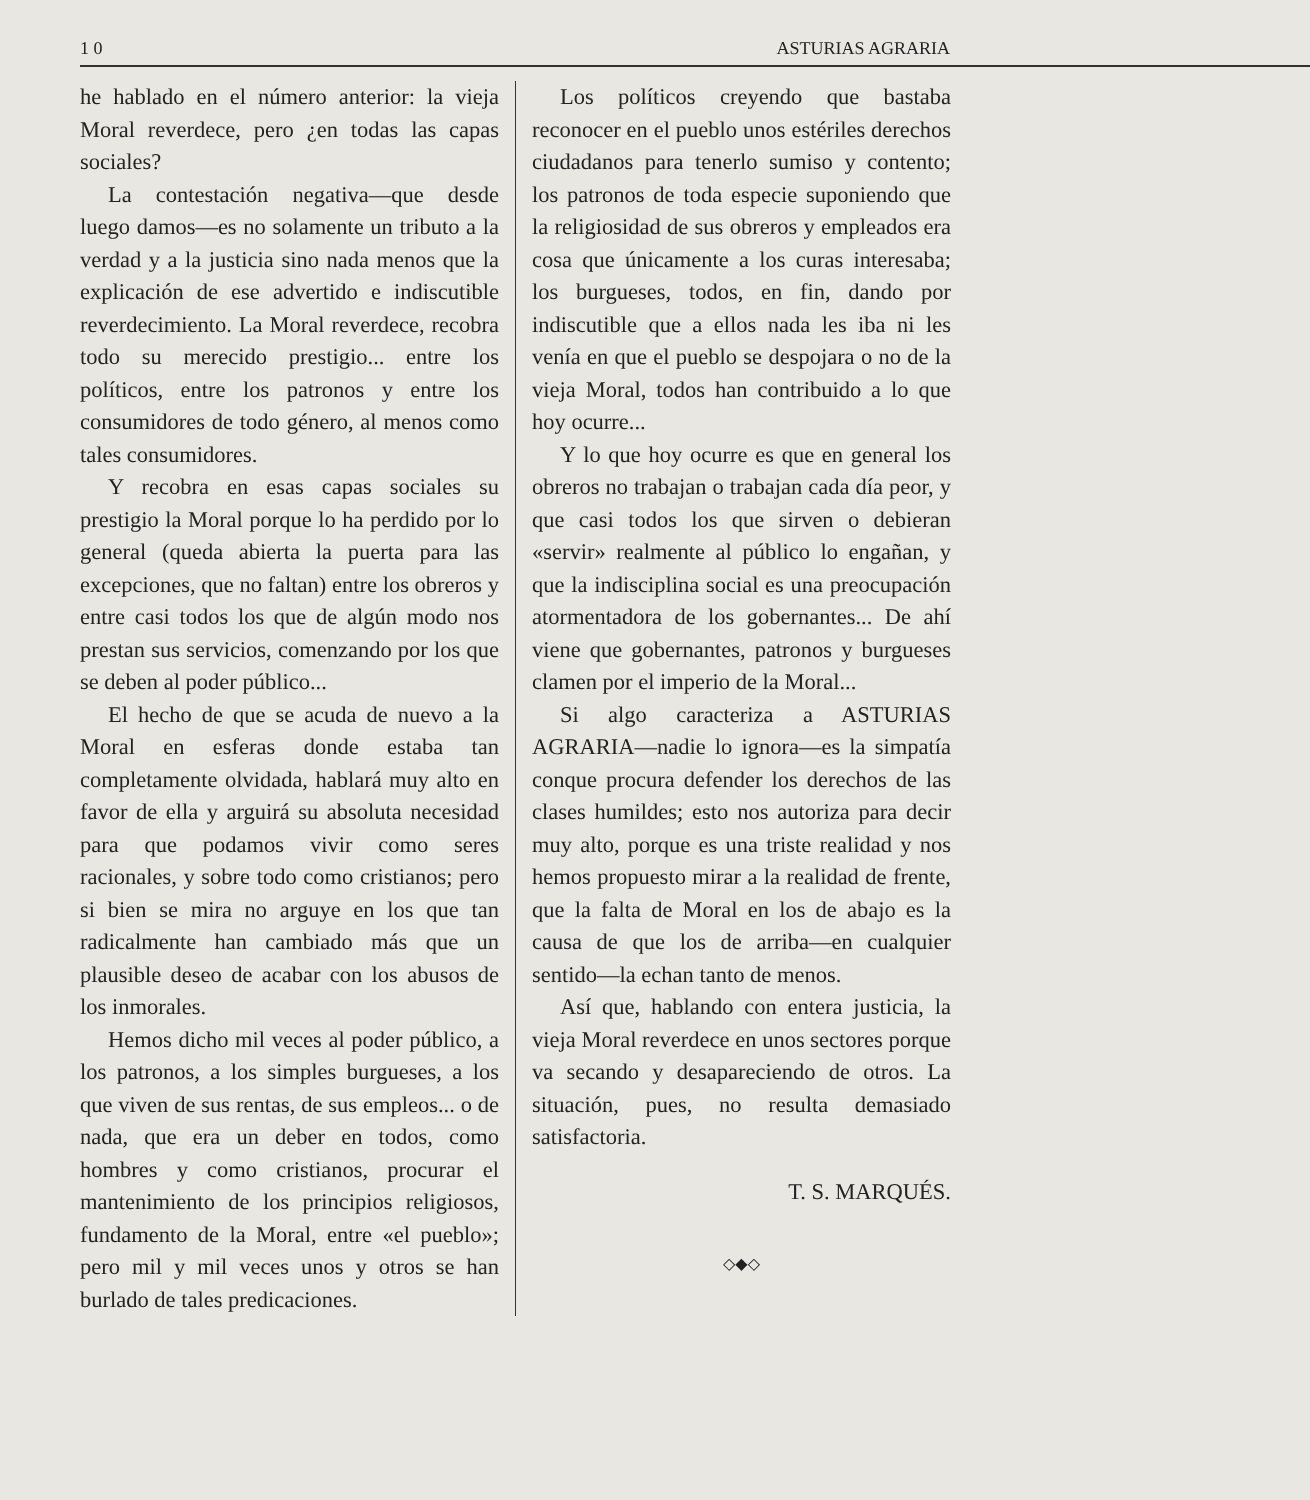1 0 ASTURIAS AGRARIA
he hablado en el número anterior: la vieja Moral reverdece, pero ¿en todas las capas sociales?
La contestación negativa—que desde luego damos—es no solamente un tributo a la verdad y a la justicia sino nada menos que la explicación de ese advertido e indiscutible reverdecimiento. La Moral reverdece, recobra todo su merecido prestigio... entre los políticos, entre los patronos y entre los consumidores de todo género, al menos como tales consumidores.
Y recobra en esas capas sociales su prestigio la Moral porque lo ha perdido por lo general (queda abierta la puerta para las excepciones, que no faltan) entre los obreros y entre casi todos los que de algún modo nos prestan sus servicios, comenzando por los que se deben al poder público...
El hecho de que se acuda de nuevo a la Moral en esferas donde estaba tan completamente olvidada, hablará muy alto en favor de ella y arguirá su absoluta necesidad para que podamos vivir como seres racionales, y sobre todo como cristianos; pero si bien se mira no arguye en los que tan radicalmente han cambiado más que un plausible deseo de acabar con los abusos de los inmorales.
Hemos dicho mil veces al poder público, a los patronos, a los simples burgueses, a los que viven de sus rentas, de sus empleos... o de nada, que era un deber en todos, como hombres y como cristianos, procurar el mantenimiento de los principios religiosos, fundamento de la Moral, entre «el pueblo»; pero mil y mil veces unos y otros se han burlado de tales predicaciones.
Los políticos creyendo que bastaba reconocer en el pueblo unos estériles derechos ciudadanos para tenerlo sumiso y contento; los patronos de toda especie suponiendo que la religiosidad de sus obreros y empleados era cosa que únicamente a los curas interesaba; los burgueses, todos, en fin, dando por indiscutible que a ellos nada les iba ni les venía en que el pueblo se despojara o no de la vieja Moral, todos han contribuido a lo que hoy ocurre...
Y lo que hoy ocurre es que en general los obreros no trabajan o trabajan cada día peor, y que casi todos los que sirven o debieran «servir» realmente al público lo engañan, y que la indisciplina social es una preocupación atormentadora de los gobernantes... De ahí viene que gobernantes, patronos y burgueses clamen por el imperio de la Moral...
Si algo caracteriza a ASTURIAS AGRARIA—nadie lo ignora—es la simpatía conque procura defender los derechos de las clases humildes; esto nos autoriza para decir muy alto, porque es una triste realidad y nos hemos propuesto mirar a la realidad de frente, que la falta de Moral en los de abajo es la causa de que los de arriba—en cualquier sentido—la echan tanto de menos.
Así que, hablando con entera justicia, la vieja Moral reverdece en unos sectores porque va secando y desapareciendo de otros. La situación, pues, no resulta demasiado satisfactoria.
T. S. MARQUÉS.
◇◆◇